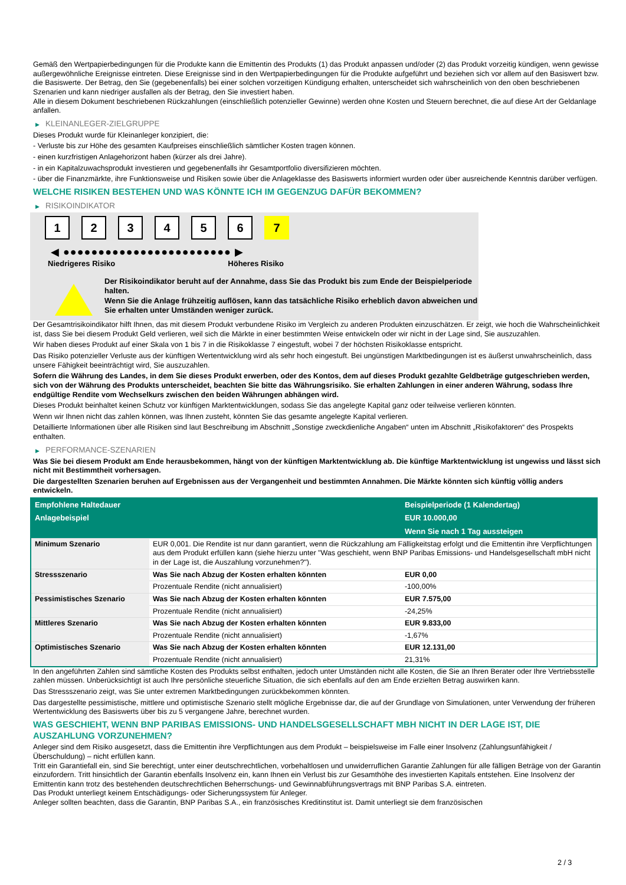Gemäß den Wertpapierbedingungen für die Produkte kann die Emittentin des Produkts (1) das Produkt anpassen und/oder (2) das Produkt vorzeitig kündigen, wenn gewisse außergewöhnliche Ereignisse eintreten. Diese Ereignisse sind in den Wertpapierbedingungen für die Produkte aufgeführt und beziehen sich vor allem auf den Basiswert bzw. die Basiswerte. Der Betrag, den Sie (gegebenenfalls) bei einer solchen vorzeitigen Kündigung erhalten, unterscheidet sich wahrscheinlich von den oben beschriebenen Szenarien und kann niedriger ausfallen als der Betrag, den Sie investiert haben.
Alle in diesem Dokument beschriebenen Rückzahlungen (einschließlich potenzieller Gewinne) werden ohne Kosten und Steuern berechnet, die auf diese Art der Geldanlage anfallen.
▶ KLEINANLEGER-ZIELGRUPPE
Dieses Produkt wurde für Kleinanleger konzipiert, die:
- Verluste bis zur Höhe des gesamten Kaufpreises einschließlich sämtlicher Kosten tragen können.
- einen kurzfristigen Anlagehorizont haben (kürzer als drei Jahre).
- in ein Kapitalzuwachsprodukt investieren und gegebenenfalls ihr Gesamtportfolio diversifizieren möchten.
- über die Finanzmärkte, ihre Funktionsweise und Risiken sowie über die Anlageklasse des Basiswerts informiert wurden oder über ausreichende Kenntnis darüber verfügen.
WELCHE RISIKEN BESTEHEN UND WAS KÖNNTE ICH IM GEGENZUG DAFÜR BEKOMMEN?
▶ RISIKOINDIKATOR
1 2 3 4 5 6 7
◀ ●●●●●●●●●●●●●●●●●●●●●●●● ▶
Niedrigeres Risiko Höheres Risiko
Der Risikoindikator beruht auf der Annahme, dass Sie das Produkt bis zum Ende der Beispielperiode halten.
Wenn Sie die Anlage frühzeitig auflösen, kann das tatsächliche Risiko erheblich davon abweichen und Sie erhalten unter Umständen weniger zurück.
Der Gesamtrisikoindikator hilft Ihnen, das mit diesem Produkt verbundene Risiko im Vergleich zu anderen Produkten einzuschätzen. Er zeigt, wie hoch die Wahrscheinlichkeit ist, dass Sie bei diesem Produkt Geld verlieren, weil sich die Märkte in einer bestimmten Weise entwickeln oder wir nicht in der Lage sind, Sie auszuzahlen.
Wir haben dieses Produkt auf einer Skala von 1 bis 7 in die Risikoklasse 7 eingestuft, wobei 7 der höchsten Risikoklasse entspricht.
Das Risiko potenzieller Verluste aus der künftigen Wertentwicklung wird als sehr hoch eingestuft. Bei ungünstigen Marktbedingungen ist es äußerst unwahrscheinlich, dass unsere Fähigkeit beeinträchtigt wird, Sie auszuzahlen.
Sofern die Währung des Landes, in dem Sie dieses Produkt erwerben, oder des Kontos, dem auf dieses Produkt gezahlte Geldbeträge gutgeschrieben werden, sich von der Währung des Produkts unterscheidet, beachten Sie bitte das Währungsrisiko. Sie erhalten Zahlungen in einer anderen Währung, sodass Ihre endgültige Rendite vom Wechselkurs zwischen den beiden Währungen abhängen wird.
Dieses Produkt beinhaltet keinen Schutz vor künftigen Marktentwicklungen, sodass Sie das angelegte Kapital ganz oder teilweise verlieren könnten.
Wenn wir Ihnen nicht das zahlen können, was Ihnen zusteht, könnten Sie das gesamte angelegte Kapital verlieren.
Detaillierte Informationen über alle Risiken sind laut Beschreibung im Abschnitt „Sonstige zweckdienliche Angaben“ unten im Abschnitt „Risikofaktoren“ des Prospekts enthalten.
▶ PERFORMANCE-SZENARIEN
Was Sie bei diesem Produkt am Ende herausbekommen, hängt von der künftigen Marktentwicklung ab. Die künftige Marktentwicklung ist ungewiss und lässt sich nicht mit Bestimmtheit vorhersagen.
Die dargestellten Szenarien beruhen auf Ergebnissen aus der Vergangenheit und bestimmten Annahmen. Die Märkte könnten sich künftig völlig anders entwickeln.
| Empfohlene Haltedauer | | Beispielperiode (1 Kalendertag) |
| --- | --- | --- |
| Anlagebeispiel | | EUR 10.000,00 |
| | | Wenn Sie nach 1 Tag aussteigen |
| Minimum Szenario | EUR 0,001. Die Rendite ist nur dann garantiert, wenn die Rückzahlung am Fälligkeitstag erfolgt und die Emittentin ihre Verpflichtungen aus dem Produkt erfüllen kann (siehe hierzu unter "Was geschieht, wenn BNP Paribas Emissions- und Handelsgesellschaft mbH nicht in der Lage ist, die Auszahlung vorzunehmen?"). | |
| Stressszenario | Was Sie nach Abzug der Kosten erhalten könnten | EUR 0,00 |
| | Prozentuale Rendite (nicht annualisiert) | -100,00% |
| Pessimistisches Szenario | Was Sie nach Abzug der Kosten erhalten könnten | EUR 7.575,00 |
| | Prozentuale Rendite (nicht annualisiert) | -24,25% |
| Mittleres Szenario | Was Sie nach Abzug der Kosten erhalten könnten | EUR 9.833,00 |
| | Prozentuale Rendite (nicht annualisiert) | -1,67% |
| Optimistisches Szenario | Was Sie nach Abzug der Kosten erhalten könnten | EUR 12.131,00 |
| | Prozentuale Rendite (nicht annualisiert) | 21,31% |
In den angeführten Zahlen sind sämtliche Kosten des Produkts selbst enthalten, jedoch unter Umständen nicht alle Kosten, die Sie an Ihren Berater oder Ihre Vertriebsstelle zahlen müssen. Unberücksichtigt ist auch Ihre persönliche steuerliche Situation, die sich ebenfalls auf den am Ende erzielten Betrag auswirken kann.
Das Stressszenario zeigt, was Sie unter extremen Marktbedingungen zurückbekommen könnten.
Das dargestellte pessimistische, mittlere und optimistische Szenario stellt mögliche Ergebnisse dar, die auf der Grundlage von Simulationen, unter Verwendung der früheren Wertentwicklung des Basiswerts über bis zu 5 vergangene Jahre, berechnet wurden.
WAS GESCHIEHT, WENN BNP PARIBAS EMISSIONS- UND HANDELSGESELLSCHAFT MBH NICHT IN DER LAGE IST, DIE AUSZAHLUNG VORZUNEHMEN?
Anleger sind dem Risiko ausgesetzt, dass die Emittentin ihre Verpflichtungen aus dem Produkt – beispielsweise im Falle einer Insolvenz (Zahlungsunfähigkeit / Überschuldung) – nicht erfüllen kann.
Tritt ein Garantiefall ein, sind Sie berechtigt, unter einer deutschrechtlichen, vorbehaltlosen und unwiderruflichen Garantie Zahlungen für alle fälligen Beträge von der Garantin einzufordern. Tritt hinsichtlich der Garantin ebenfalls Insolvenz ein, kann Ihnen ein Verlust bis zur Gesamthöhe des investierten Kapitals entstehen. Eine Insolvenz der Emittentin kann trotz des bestehenden deutschrechtlichen Beherrschungs- und Gewinnabführungsvertrags mit BNP Paribas S.A. eintreten.
Das Produkt unterliegt keinem Entschädigungs- oder Sicherungssystem für Anleger.
Anleger sollten beachten, dass die Garantin, BNP Paribas S.A., ein französisches Kreditinstitut ist. Damit unterliegt sie dem französischen
2 / 3